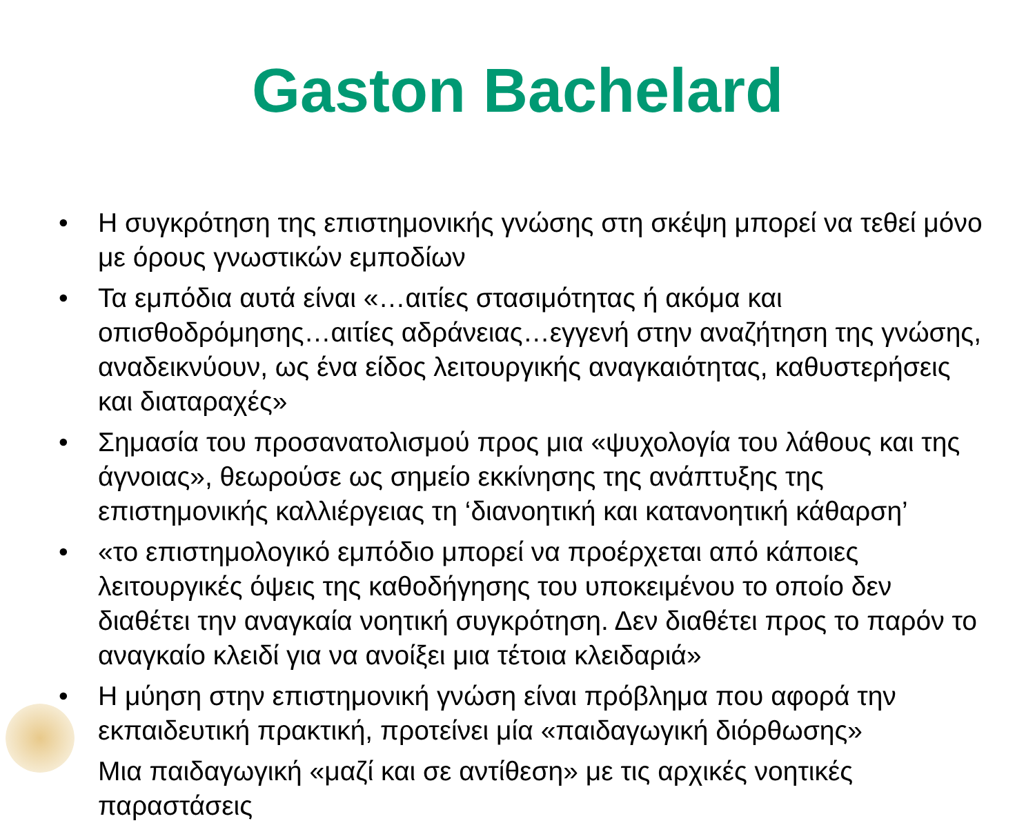Gaston Bachelard
• Η συγκρότηση της επιστημονικής γνώσης στη σκέψη μπορεί να τεθεί μόνο με όρους γνωστικών εμποδίων
• Τα εμπόδια αυτά είναι «…αιτίες στασιμότητας ή ακόμα και οπισθοδρόμησης…αιτίες αδράνειας…εγγενή στην αναζήτηση της γνώσης, αναδεικνύουν, ως ένα είδος λειτουργικής αναγκαιότητας, καθυστερήσεις και διαταραχές»
• Σημασία του προσανατολισμού προς μια «ψυχολογία του λάθους και της άγνοιας», θεωρούσε ως σημείο εκκίνησης της ανάπτυξης της επιστημονικής καλλιέργειας τη ‘διανοητική και κατανοητική κάθαρση’
• «το επιστημολογικό εμπόδιο μπορεί να προέρχεται από κάποιες λειτουργικές όψεις της καθοδήγησης του υποκειμένου το οποίο δεν διαθέτει την αναγκαία νοητική συγκρότηση. Δεν διαθέτει προς το παρόν το αναγκαίο κλειδί για να ανοίξει μια τέτοια κλειδαριά»
• Η μύηση στην επιστημονική γνώση είναι πρόβλημα που αφορά την εκπαιδευτική πρακτική, προτείνει μία «παιδαγωγική διόρθωσης»
Μια παιδαγωγική «μαζί και σε αντίθεση» με τις αρχικές νοητικές παραστάσεις